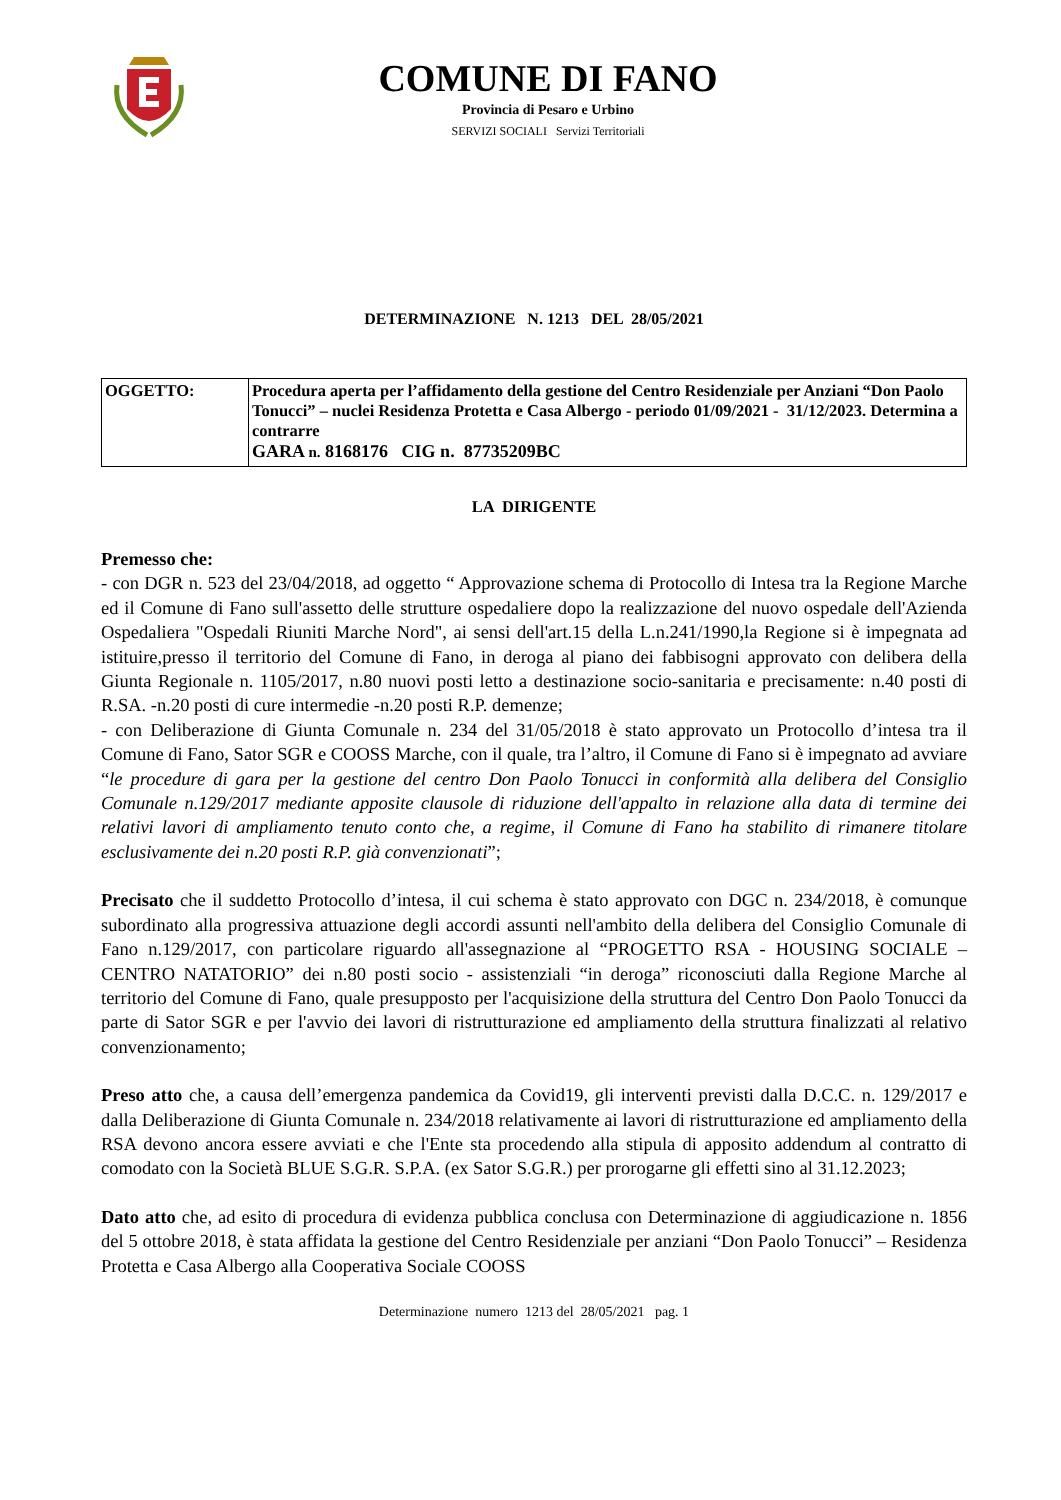COMUNE DI FANO
Provincia di Pesaro e Urbino
SERVIZI SOCIALI Servizi Territoriali
DETERMINAZIONE N. 1213 DEL 28/05/2021
| OGGETTO: | Procedura aperta per l’affidamento della gestione del Centro Residenziale per Anziani “Don Paolo Tonucci” – nuclei Residenza Protetta e Casa Albergo - periodo 01/09/2021 - 31/12/2023. Determina a contrarre GARA n. 8168176 CIG n. 87735209BC |
LA DIRIGENTE
Premesso che:
- con DGR n. 523 del 23/04/2018, ad oggetto “ Approvazione schema di Protocollo di Intesa tra la Regione Marche ed il Comune di Fano sull'assetto delle strutture ospedaliere dopo la realizzazione del nuovo ospedale dell'Azienda Ospedaliera "Ospedali Riuniti Marche Nord", ai sensi dell'art.15 della L.n.241/1990,la Regione si è impegnata ad istituire,presso il territorio del Comune di Fano, in deroga al piano dei fabbisogni approvato con delibera della Giunta Regionale n. 1105/2017, n.80 nuovi posti letto a destinazione socio-sanitaria e precisamente: n.40 posti di R.SA. -n.20 posti di cure intermedie -n.20 posti R.P. demenze;
- con Deliberazione di Giunta Comunale n. 234 del 31/05/2018 è stato approvato un Protocollo d’intesa tra il Comune di Fano, Sator SGR e COOSS Marche, con il quale, tra l’altro, il Comune di Fano si è impegnato ad avviare “le procedure di gara per la gestione del centro Don Paolo Tonucci in conformità alla delibera del Consiglio Comunale n.129/2017 mediante apposite clausole di riduzione dell'appalto in relazione alla data di termine dei relativi lavori di ampliamento tenuto conto che, a regime, il Comune di Fano ha stabilito di rimanere titolare esclusivamente dei n.20 posti R.P. già convenzionati”;
Precisato che il suddetto Protocollo d’intesa, il cui schema è stato approvato con DGC n. 234/2018, è comunque subordinato alla progressiva attuazione degli accordi assunti nell'ambito della delibera del Consiglio Comunale di Fano n.129/2017, con particolare riguardo all'assegnazione al “PROGETTO RSA - HOUSING SOCIALE – CENTRO NATATORIO” dei n.80 posti socio - assistenziali “in deroga” riconosciuti dalla Regione Marche al territorio del Comune di Fano, quale presupposto per l'acquisizione della struttura del Centro Don Paolo Tonucci da parte di Sator SGR e per l'avvio dei lavori di ristrutturazione ed ampliamento della struttura finalizzati al relativo convenzionamento;
Preso atto che, a causa dell’emergenza pandemica da Covid19, gli interventi previsti dalla D.C.C. n. 129/2017 e dalla Deliberazione di Giunta Comunale n. 234/2018 relativamente ai lavori di ristrutturazione ed ampliamento della RSA devono ancora essere avviati e che l'Ente sta procedendo alla stipula di apposito addendum al contratto di comodato con la Società BLUE S.G.R. S.P.A. (ex Sator S.G.R.) per prorogarne gli effetti sino al 31.12.2023;
Dato atto che, ad esito di procedura di evidenza pubblica conclusa con Determinazione di aggiudicazione n. 1856 del 5 ottobre 2018, è stata affidata la gestione del Centro Residenziale per anziani “Don Paolo Tonucci” – Residenza Protetta e Casa Albergo alla Cooperativa Sociale COOSS
Determinazione numero 1213 del 28/05/2021 pag. 1